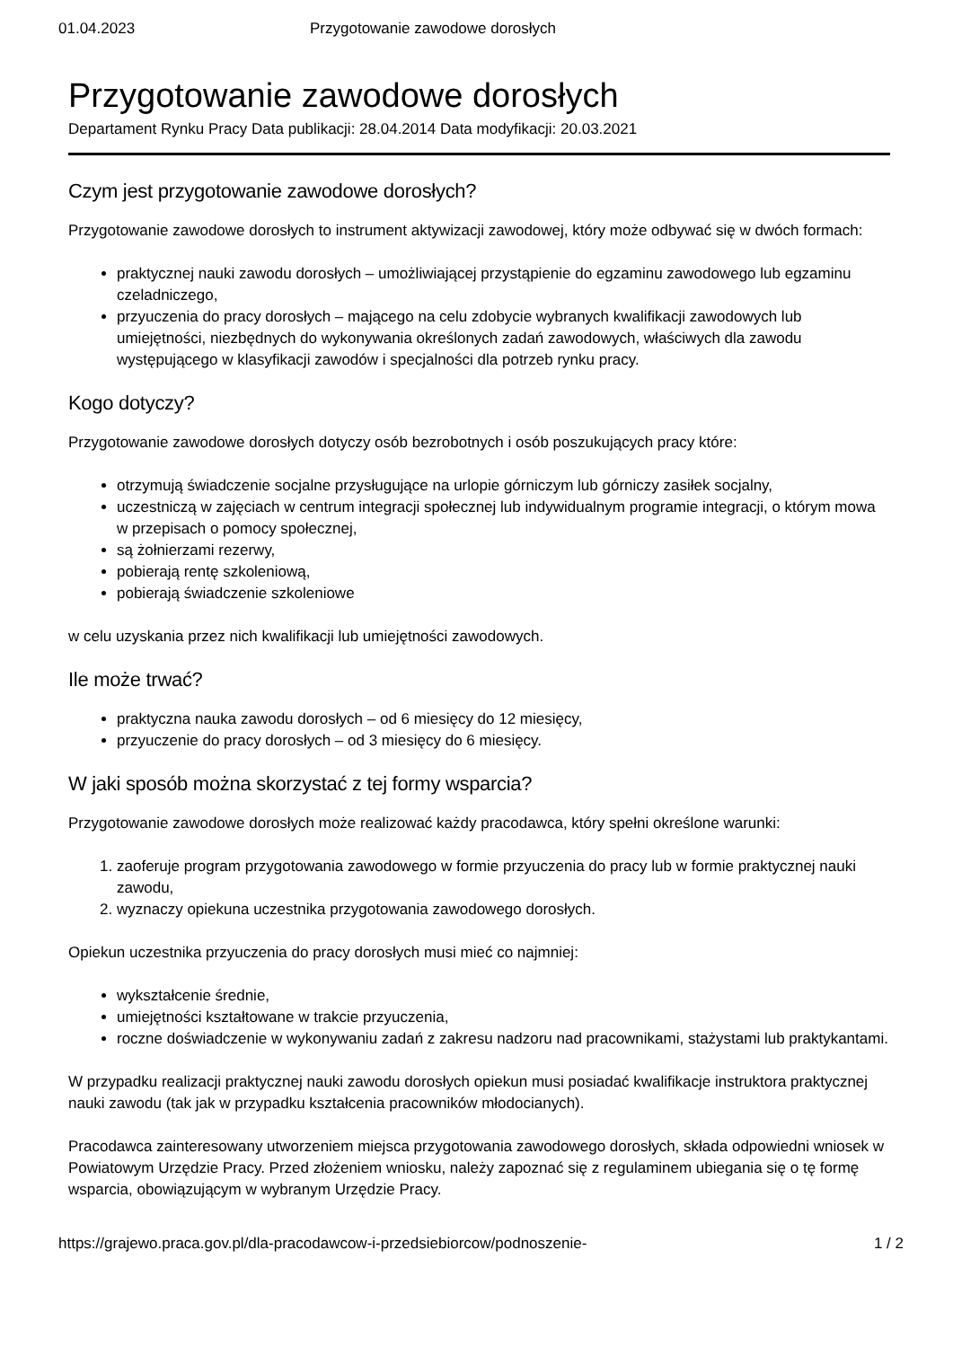01.04.2023 Przygotowanie zawodowe dorosłych
Przygotowanie zawodowe dorosłych
Departament Rynku Pracy Data publikacji: 28.04.2014 Data modyfikacji: 20.03.2021
Czym jest przygotowanie zawodowe dorosłych?
Przygotowanie zawodowe dorosłych to instrument aktywizacji zawodowej, który może odbywać się w dwóch formach:
praktycznej nauki zawodu dorosłych – umożliwiającej przystąpienie do egzaminu zawodowego lub egzaminu czeladniczego,
przyuczenia do pracy dorosłych – mającego na celu zdobycie wybranych kwalifikacji zawodowych lub umiejętności, niezbędnych do wykonywania określonych zadań zawodowych, właściwych dla zawodu występującego w klasyfikacji zawodów i specjalności dla potrzeb rynku pracy.
Kogo dotyczy?
Przygotowanie zawodowe dorosłych dotyczy osób bezrobotnych i osób poszukujących pracy które:
otrzymują świadczenie socjalne przysługujące na urlopie górniczym lub górniczy zasiłek socjalny,
uczestniczą w zajęciach w centrum integracji społecznej lub indywidualnym programie integracji, o którym mowa w przepisach o pomocy społecznej,
są żołnierzami rezerwy,
pobierają rentę szkoleniową,
pobierają świadczenie szkoleniowe
w celu uzyskania przez nich kwalifikacji lub umiejętności zawodowych.
Ile może trwać?
praktyczna nauka zawodu dorosłych – od 6 miesięcy do 12 miesięcy,
przyuczenie do pracy dorosłych – od 3 miesięcy do 6 miesięcy.
W jaki sposób można skorzystać z tej formy wsparcia?
Przygotowanie zawodowe dorosłych może realizować każdy pracodawca, który spełni określone warunki:
1. zaoferuje program przygotowania zawodowego w formie przyuczenia do pracy lub w formie praktycznej nauki zawodu,
2. wyznaczy opiekuna uczestnika przygotowania zawodowego dorosłych.
Opiekun uczestnika przyuczenia do pracy dorosłych musi mieć co najmniej:
wykształcenie średnie,
umiejętności kształtowane w trakcie przyuczenia,
roczne doświadczenie w wykonywaniu zadań z zakresu nadzoru nad pracownikami, stażystami lub praktykantami.
W przypadku realizacji praktycznej nauki zawodu dorosłych opiekun musi posiadać kwalifikacje instruktora praktycznej nauki zawodu (tak jak w przypadku kształcenia pracowników młodocianych).
Pracodawca zainteresowany utworzeniem miejsca przygotowania zawodowego dorosłych, składa odpowiedni wniosek w Powiatowym Urzędzie Pracy. Przed złożeniem wniosku, należy zapoznać się z regulaminem ubiegania się o tę formę wsparcia, obowiązującym w wybranym Urzędzie Pracy.
https://grajewo.praca.gov.pl/dla-pracodawcow-i-przedsiebiorcow/podnoszenie- 1 / 2